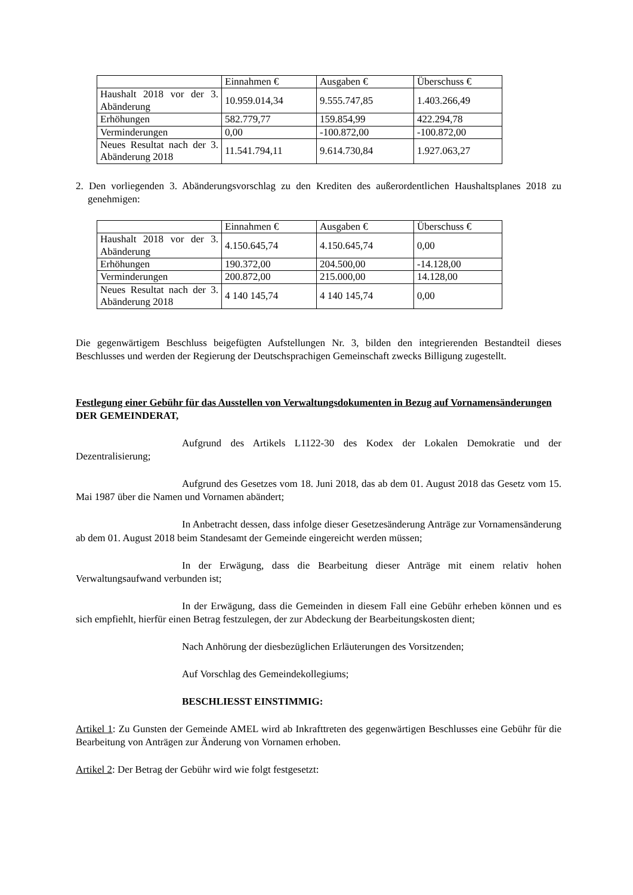| | Einnahmen € | Ausgaben € | Überschuss € |
| Haushalt 2018 vor der 3. Abänderung | 10.959.014,34 | 9.555.747,85 | 1.403.266,49 |
| Erhöhungen | 582.779,77 | 159.854,99 | 422.294,78 |
| Verminderungen | 0,00 | -100.872,00 | -100.872,00 |
| Neues Resultat nach der 3. Abänderung 2018 | 11.541.794,11 | 9.614.730,84 | 1.927.063,27 |
2. Den vorliegenden 3. Abänderungsvorschlag zu den Krediten des außerordentlichen Haushaltsplanes 2018 zu genehmigen:
| | Einnahmen € | Ausgaben € | Überschuss € |
| Haushalt 2018 vor der 3. Abänderung | 4.150.645,74 | 4.150.645,74 | 0,00 |
| Erhöhungen | 190.372,00 | 204.500,00 | -14.128,00 |
| Verminderungen | 200.872,00 | 215.000,00 | 14.128,00 |
| Neues Resultat nach der 3. Abänderung 2018 | 4 140 145,74 | 4 140 145,74 | 0,00 |
Die gegenwärtigem Beschluss beigefügten Aufstellungen Nr. 3, bilden den integrierenden Bestandteil dieses Beschlusses und werden der Regierung der Deutschsprachigen Gemeinschaft zwecks Billigung zugestellt.
Festlegung einer Gebühr für das Ausstellen von Verwaltungsdokumenten in Bezug auf Vornamensänderungen
DER GEMEINDERAT,
Aufgrund des Artikels L1122-30 des Kodex der Lokalen Demokratie und der Dezentralisierung;
Aufgrund des Gesetzes vom 18. Juni 2018, das ab dem 01. August 2018 das Gesetz vom 15. Mai 1987 über die Namen und Vornamen abändert;
In Anbetracht dessen, dass infolge dieser Gesetzesänderung Anträge zur Vornamensänderung ab dem 01. August 2018 beim Standesamt der Gemeinde eingereicht werden müssen;
In der Erwägung, dass die Bearbeitung dieser Anträge mit einem relativ hohen Verwaltungsaufwand verbunden ist;
In der Erwägung, dass die Gemeinden in diesem Fall eine Gebühr erheben können und es sich empfiehlt, hierfür einen Betrag festzulegen, der zur Abdeckung der Bearbeitungskosten dient;
Nach Anhörung der diesbezüglichen Erläuterungen des Vorsitzenden;
Auf Vorschlag des Gemeindekollegiums;
BESCHLIESST EINSTIMMIG:
Artikel 1: Zu Gunsten der Gemeinde AMEL wird ab Inkrafttreten des gegenwärtigen Beschlusses eine Gebühr für die Bearbeitung von Anträgen zur Änderung von Vornamen erhoben.
Artikel 2: Der Betrag der Gebühr wird wie folgt festgesetzt: